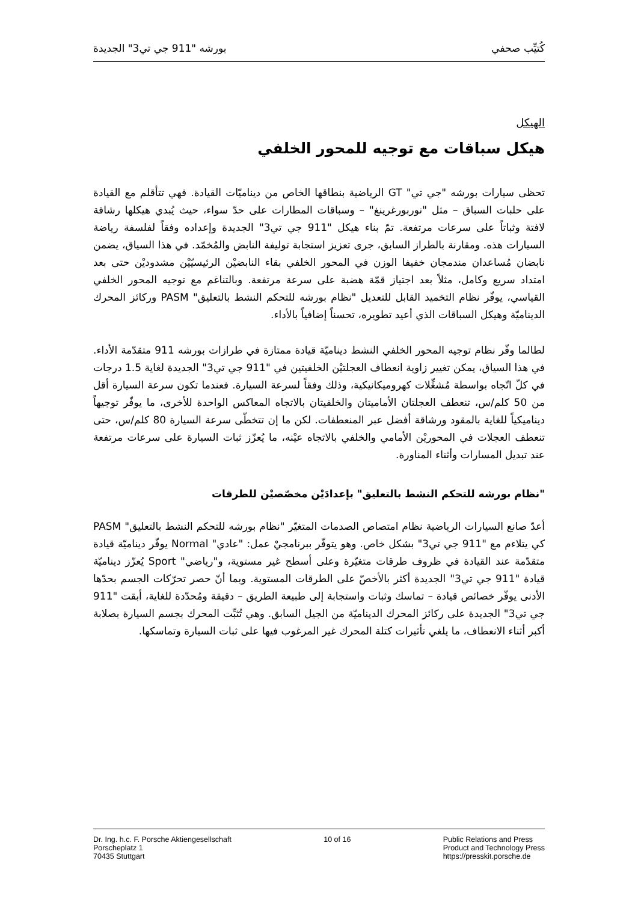كُتيِّب صحفي بورشه "911 جي تي3" الجديدة
الهيكل
هيكل سباقات مع توجيه للمحور الخلفي
تحظى سيارات بورشه "جي تي" GT الرياضية بنطاقها الخاص من ديناميّات القيادة. فهي تتأقلم مع القيادة على حلبات السباق – مثل "نوربورغرينغ" – وسباقات المطارات على حدّ سواء، حيث يُبدي هيكلها رشاقة لافتة وثباتاً على سرعات مرتفعة. تمّ بناء هيكل "911 جي تي3" الجديدة وإعداده وفقاً لفلسفة رياضة السيارات هذه. ومقارنة بالطراز السابق، جرى تعزيز استجابة توليفة النابض والمُخمّد. في هذا السياق، يضمن نابضان مُساعدان مندمجان خفيفا الوزن في المحور الخلفي بقاء النابضيْن الرئيسيّيْن مشدوديْن حتى بعد امتداد سريع وكامل، مثلاً بعد اجتياز قمّة هضبة على سرعة مرتفعة. وبالتناغم مع توجيه المحور الخلفي القياسي، يوفّر نظام التخميد القابل للتعديل "نظام بورشه للتحكم النشط بالتعليق" PASM وركائز المحرك الديناميّة وهيكل السباقات الذي أعيد تطويره، تحسناً إضافياً بالأداء.
لطالما وفّر نظام توجيه المحور الخلفي النشط ديناميّة قيادة ممتازة في طرازات بورشه 911 متقدّمة الأداء. في هذا السياق، يمكن تغيير زاوية انعطاف العجلتيْن الخلفيتين في "911 جي تي3" الجديدة لغاية 1.5 درجات في كلّ اتّجاه بواسطة مُشغِّلات كهروميكانيكية، وذلك وفقاً لسرعة السيارة. فعندما تكون سرعة السيارة أقل من 50 كلم/س، تنعطف العجلتان الأماميتان والخلفيتان بالاتجاه المعاكس الواحدة للأخرى، ما يوفّر توجيهاً ديناميكياً للغاية بالمقود ورشاقة أفضل عبر المنعطفات. لكن ما إن تتخطّى سرعة السيارة 80 كلم/س، حتى تنعطف العجلات في المحوريْن الأمامي والخلفي بالاتجاه عيْنه، ما يُعزّز ثبات السيارة على سرعات مرتفعة عند تبديل المسارات وأثناء المناورة.
"نظام بورشه للتحكم النشط بالتعليق" بإعدادَيْن مخصّصيْن للطرقات
أعدّ صانع السيارات الرياضية نظام امتصاص الصدمات المتغيّر "نظام بورشه للتحكم النشط بالتعليق" PASM كي يتلاءم مع "911 جي تي3" بشكل خاص. وهو يتوفّر ببرنامجيْ عمل: "عادي" Normal يوفّر ديناميّة قيادة متقدّمة عند القيادة في ظروف طرقات متغيّرة وعلى أسطح غير مستوية، و"رياضي" Sport يُعزّز ديناميّة قيادة "911 جي تي3" الجديدة أكثر بالأخصّ على الطرقات المستوية. وبما أنّ حصر تحرّكات الجسم بحدّها الأدنى يوفّر خصائص قيادة – تماسك وثبات واستجابة إلى طبيعة الطريق – دقيقة ومُحدّدة للغاية، أبقت "911 جي تي3" الجديدة على ركائز المحرك الديناميّة من الجيل السابق. وهي تُثبِّت المحرك بجسم السيارة بصلابة أكبر أثناء الانعطاف، ما يلغي تأثيرات كتلة المحرك غير المرغوب فيها على ثبات السيارة وتماسكها.
Dr. Ing. h.c. F. Porsche Aktiengesellschaft
Porscheplatz 1
70435 Stuttgart
10 of 16 Public Relations and Press
Product and Technology Press
https://presskit.porsche.de